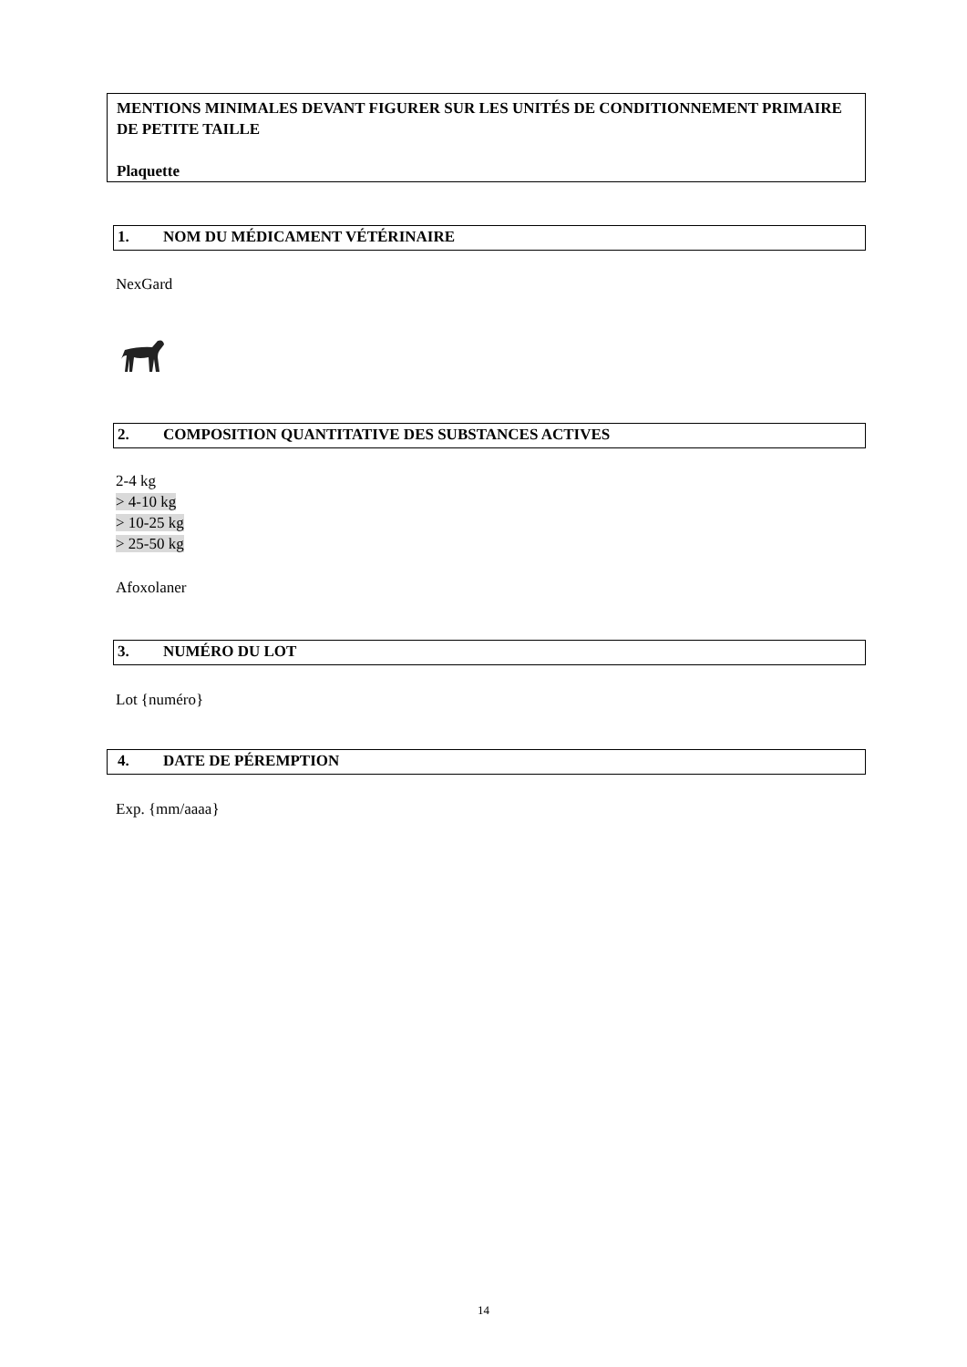MENTIONS MINIMALES DEVANT FIGURER SUR LES UNITÉS DE CONDITIONNEMENT PRIMAIRE DE PETITE TAILLE
Plaquette
1. NOM DU MÉDICAMENT VÉTÉRINAIRE
NexGard
2. COMPOSITION QUANTITATIVE DES SUBSTANCES ACTIVES
2-4 kg
> 4-10 kg
> 10-25 kg
> 25-50 kg
Afoxolaner
3. NUMÉRO DU LOT
Lot {numéro}
4. DATE DE PÉREMPTION
Exp. {mm/aaaa}
14